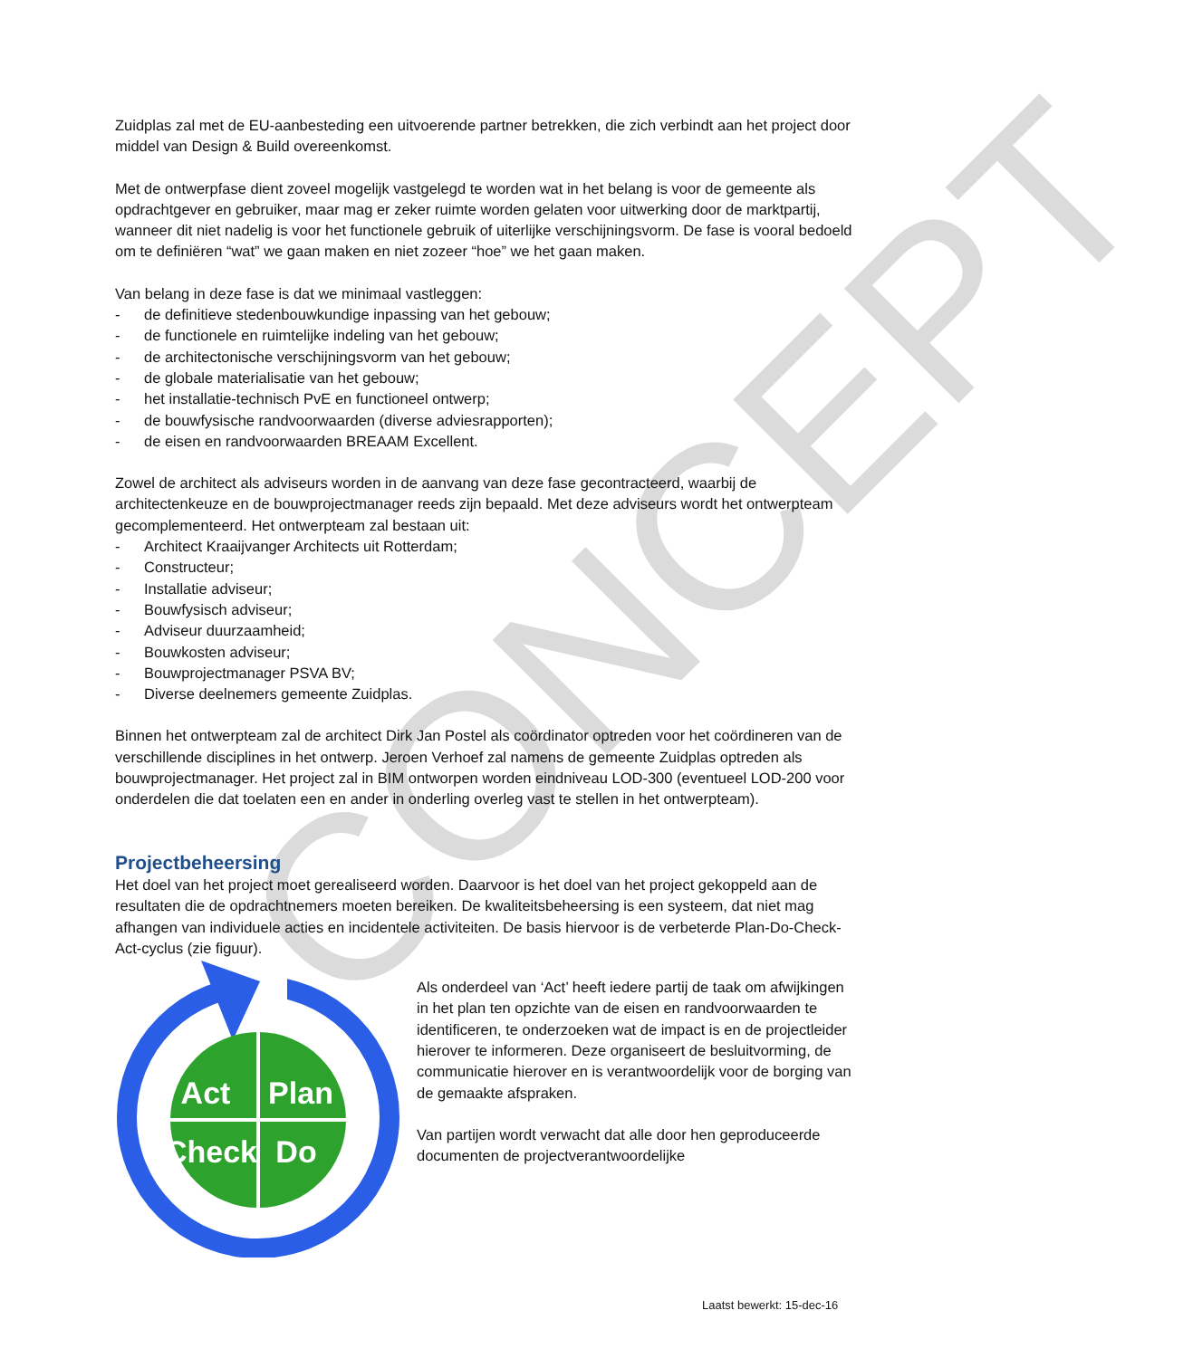CONCEPT
Zuidplas zal met de EU-aanbesteding een uitvoerende partner betrekken, die zich verbindt aan het project door middel van Design & Build overeenkomst.
Met de ontwerpfase dient zoveel mogelijk vastgelegd te worden wat in het belang is voor de gemeente als opdrachtgever en gebruiker, maar mag er zeker ruimte worden gelaten voor uitwerking door de marktpartij, wanneer dit niet nadelig is voor het functionele gebruik of uiterlijke verschijningsvorm. De fase is vooral bedoeld om te definiëren “wat” we gaan maken en niet zozeer “hoe” we het gaan maken.
Van belang in deze fase is dat we minimaal vastleggen:
- de definitieve stedenbouwkundige inpassing van het gebouw;
- de functionele en ruimtelijke indeling van het gebouw;
- de architectonische verschijningsvorm van het gebouw;
- de globale materialisatie van het gebouw;
- het installatie-technisch PvE en functioneel ontwerp;
- de bouwfysische randvoorwaarden (diverse adviesrapporten);
- de eisen en randvoorwaarden BREAAM Excellent.
Zowel de architect als adviseurs worden in de aanvang van deze fase gecontracteerd, waarbij de architectenkeuze en de bouwprojectmanager reeds zijn bepaald. Met deze adviseurs wordt het ontwerpteam gecomplementeerd. Het ontwerpteam zal bestaan uit:
- Architect Kraaijvanger Architects uit Rotterdam;
- Constructeur;
- Installatie adviseur;
- Bouwfysisch adviseur;
- Adviseur duurzaamheid;
- Bouwkosten adviseur;
- Bouwprojectmanager PSVA BV;
- Diverse deelnemers gemeente Zuidplas.
Binnen het ontwerpteam zal de architect Dirk Jan Postel als coördinator optreden voor het coördineren van de verschillende disciplines in het ontwerp. Jeroen Verhoef zal namens de gemeente Zuidplas optreden als bouwprojectmanager. Het project zal in BIM ontworpen worden eindniveau LOD-300 (eventueel LOD-200 voor onderdelen die dat toelaten een en ander in onderling overleg vast te stellen in het ontwerpteam).
Projectbeheersing
Het doel van het project moet gerealiseerd worden. Daarvoor is het doel van het project gekoppeld aan de resultaten die de opdrachtnemers moeten bereiken. De kwaliteitsbeheersing is een systeem, dat niet mag afhangen van individuele acties en incidentele activiteiten. De basis hiervoor is de verbeterde Plan-Do-Check-Act-cyclus (zie figuur).
Act
Plan
Check
Do
Als onderdeel van ‘Act’ heeft iedere partij de taak om afwijkingen in het plan ten opzichte van de eisen en randvoorwaarden te identificeren, te onderzoeken wat de impact is en de projectleider hierover te informeren. Deze organiseert de besluitvorming, de communicatie hierover en is verantwoordelijk voor de borging van de gemaakte afspraken.
Van partijen wordt verwacht dat alle door hen geproduceerde documenten de projectverantwoordelijke
Laatst bewerkt: 15-dec-16